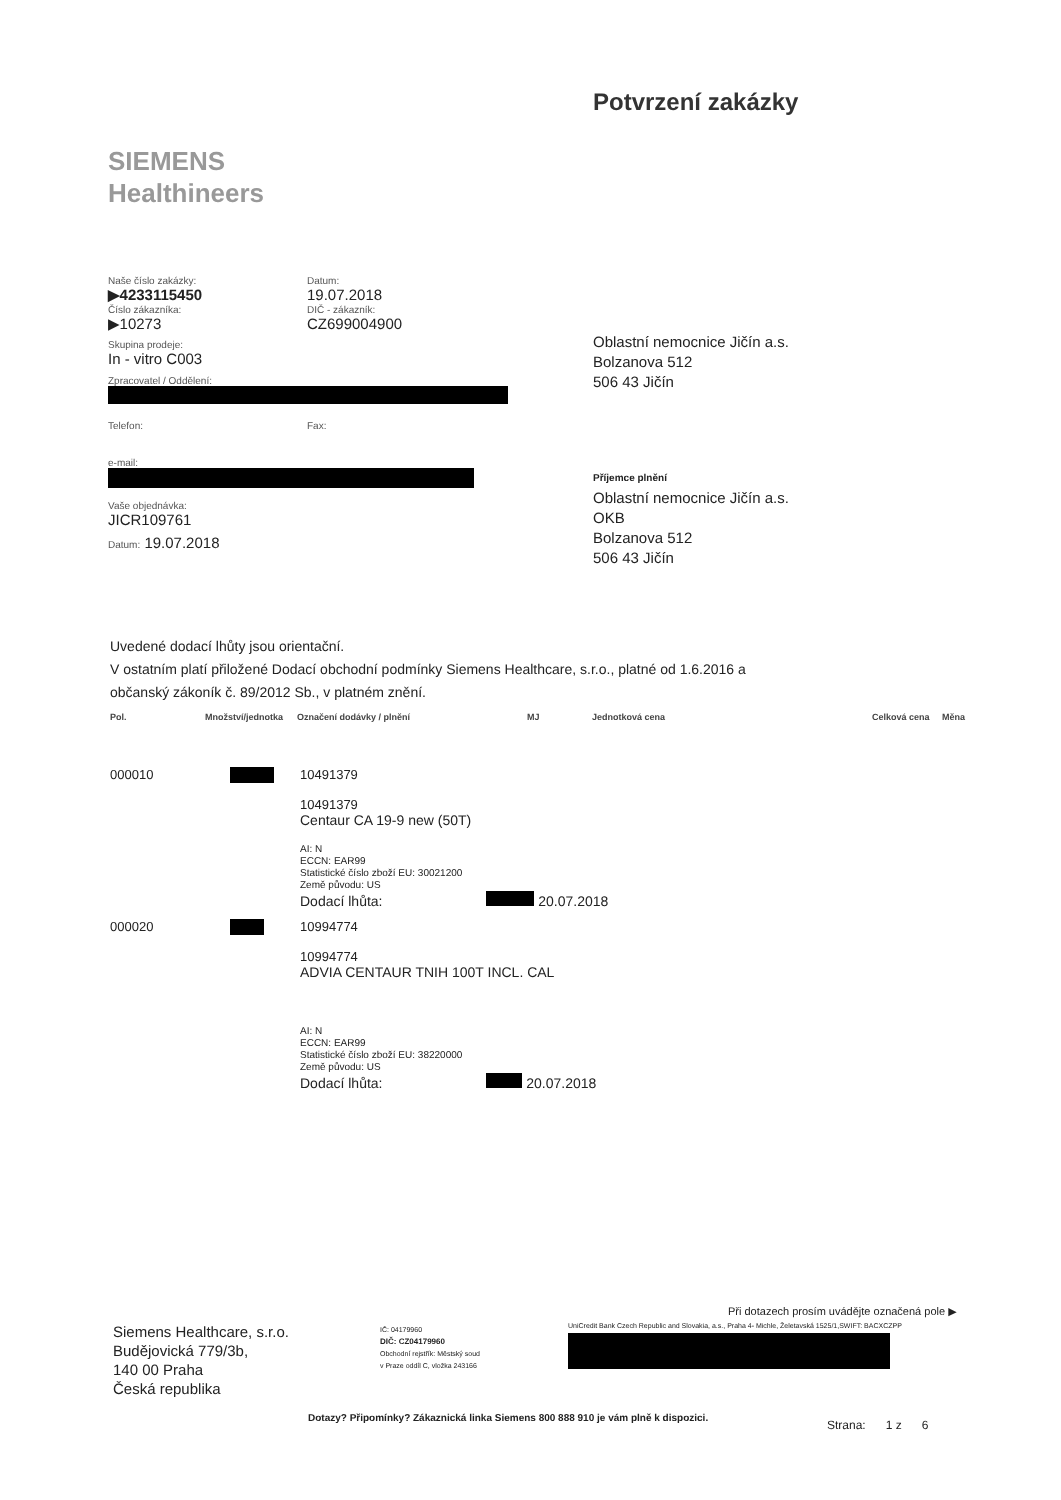Potvrzení zakázky
SIEMENS
Healthineers
| Naše číslo zakázky: | Datum: |
| ▶4233115450 | 19.07.2018 |
| Číslo zákazníka: | DIČ - zákazník: |
| ▶10273 | CZ699004900 |
| Skupina prodeje: | |
| In - vitro C003 | |
| Zpracovatel / Oddělení: | |
| Telefon: | Fax: |
| e-mail: | |
| Vaše objednávka: | |
| JICR109761 | |
| Datum: 19.07.2018 | |
Oblastní nemocnice Jičín a.s.
Bolzanova 512
506 43 Jičín
Příjemce plnění
Oblastní nemocnice Jičín a.s.
OKB
Bolzanova 512
506 43 Jičín
Uvedené dodací lhůty jsou orientační.
V ostatním platí přiložené Dodací obchodní podmínky Siemens Healthcare, s.r.o., platné od 1.6.2016 a
občanský zákoník č. 89/2012 Sb., v platném znění.
| Pol. | Množství/jednotka | Označení dodávky / plnění | MJ | Jednotková cena | Celková cena | Měna |
| --- | --- | --- | --- | --- | --- | --- |
| 000010 | | 10491379 10491379 Centaur CA 19-9 new (50T) AI: N ECCN: EAR99 Statistické číslo zboží EU: 30021200 Země původu: US Dodací lhůta: 20.07.2018 |
| 000020 | | 10994774 10994774 ADVIA CENTAUR TNIH 100T INCL. CAL AI: N ECCN: EAR99 Statistické číslo zboží EU: 38220000 Země původu: US Dodací lhůta: 20.07.2018 |
Při dotazech prosím uvádějte označená pole ▶
Siemens Healthcare, s.r.o.
Budějovická 779/3b,
140 00 Praha
Česká republika
IČ: 04179960
DIČ: CZ04179960
Obchodní rejstřík: Městský soud
v Praze oddíl C, vložka 243166
UniCredit Bank Czech Republic and Slovakia, a.s., Praha 4- Michle, Želetavská 1525/1,SWIFT: BACXCZPP
Dotazy? Připomínky? Zákaznická linka Siemens 800 888 910 je vám plně k dispozici.
Strana: 1 z 6